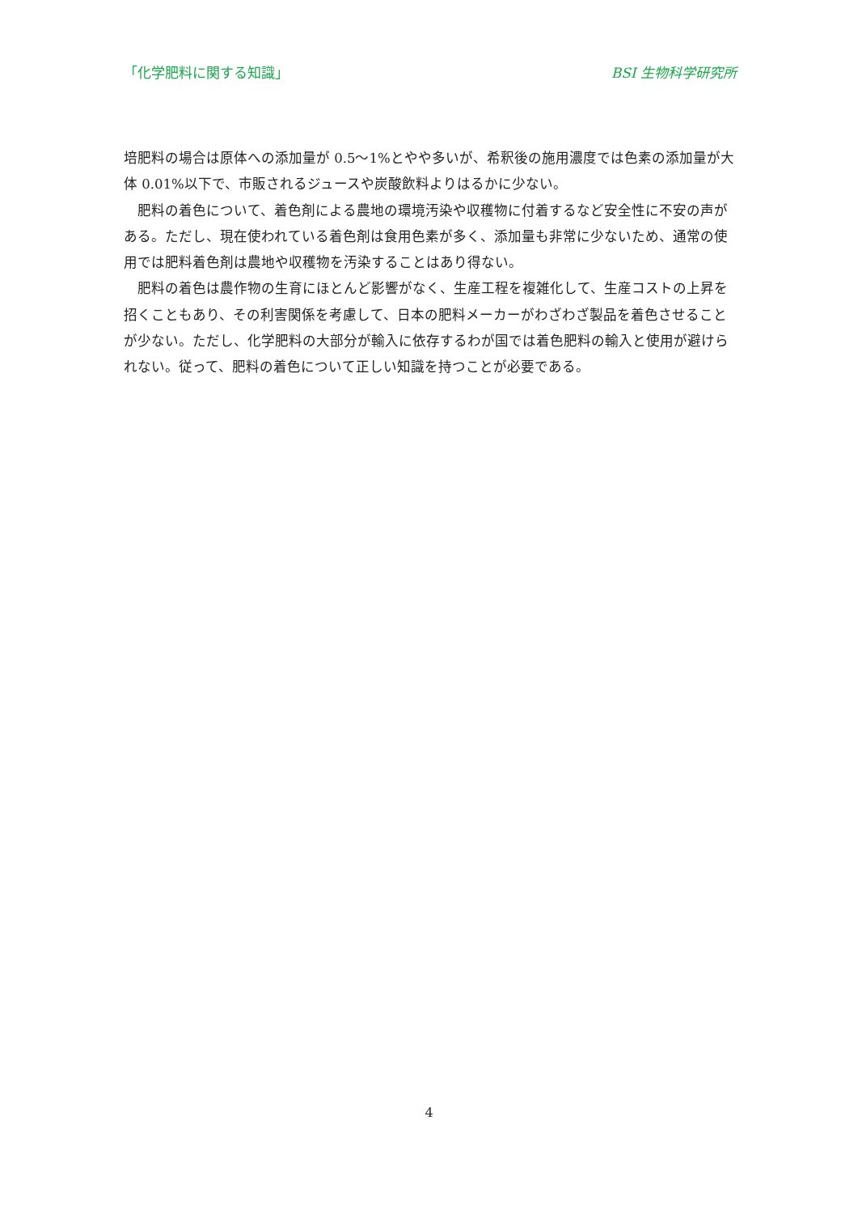「化学肥料に関する知識」 BSI 生物科学研究所
培肥料の場合は原体への添加量が 0.5～1%とやや多いが、希釈後の施用濃度では色素の添加量が大体 0.01%以下で、市販されるジュースや炭酸飲料よりはるかに少ない。
　肥料の着色について、着色剤による農地の環境汚染や収穫物に付着するなど安全性に不安の声がある。ただし、現在使われている着色剤は食用色素が多く、添加量も非常に少ないため、通常の使用では肥料着色剤は農地や収穫物を汚染することはあり得ない。
　肥料の着色は農作物の生育にほとんど影響がなく、生産工程を複雑化して、生産コストの上昇を招くこともあり、その利害関係を考慮して、日本の肥料メーカーがわざわざ製品を着色させることが少ない。ただし、化学肥料の大部分が輸入に依存するわが国では着色肥料の輸入と使用が避けられない。従って、肥料の着色について正しい知識を持つことが必要である。
4